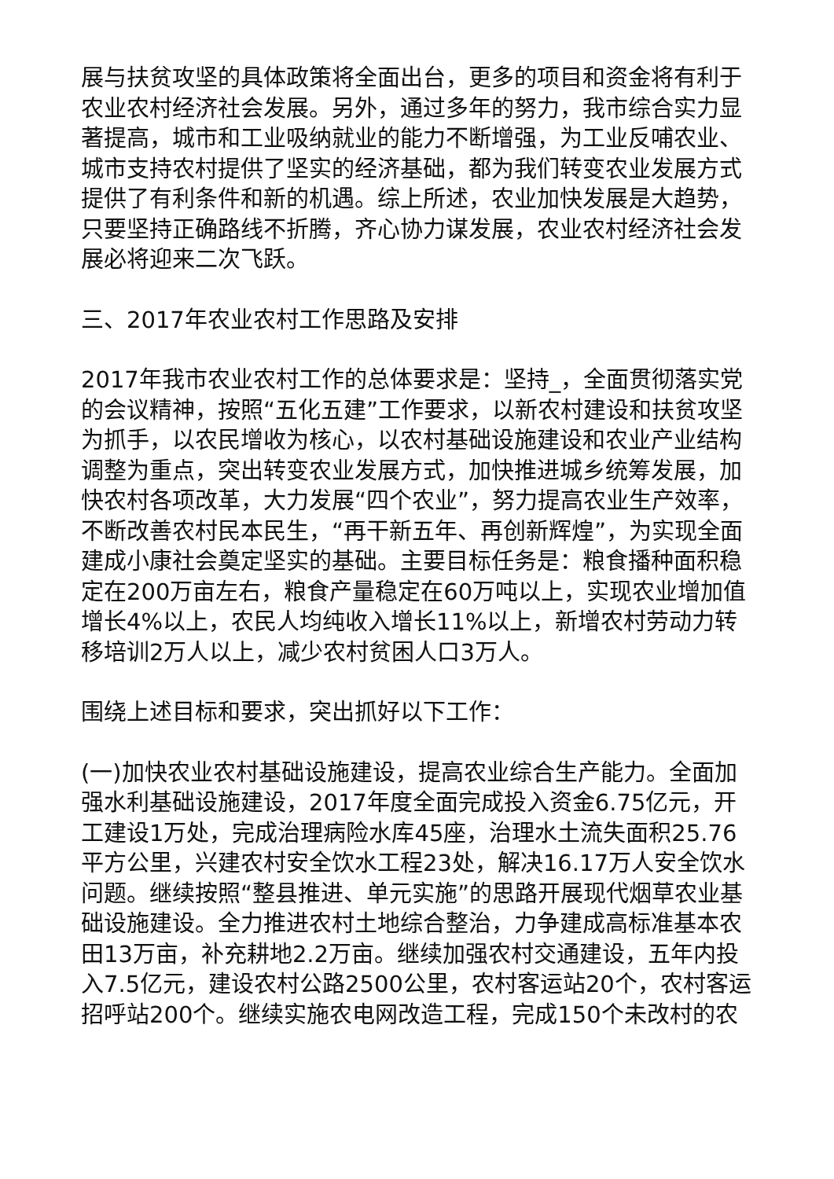展与扶贫攻坚的具体政策将全面出台，更多的项目和资金将有利于农业农村经济社会发展。另外，通过多年的努力，我市综合实力显著提高，城市和工业吸纳就业的能力不断增强，为工业反哺农业、城市支持农村提供了坚实的经济基础，都为我们转变农业发展方式提供了有利条件和新的机遇。综上所述，农业加快发展是大趋势，只要坚持正确路线不折腾，齐心协力谋发展，农业农村经济社会发展必将迎来二次飞跃。
三、2017年农业农村工作思路及安排
2017年我市农业农村工作的总体要求是：坚持_，全面贯彻落实党的会议精神，按照“五化五建”工作要求，以新农村建设和扶贫攻坚为抓手，以农民增收为核心，以农村基础设施建设和农业产业结构调整为重点，突出转变农业发展方式，加快推进城乡统筹发展，加快农村各项改革，大力发展“四个农业”，努力提高农业生产效率，不断改善农村民本民生，“再干新五年、再创新辉煌”，为实现全面建成小康社会奠定坚实的基础。主要目标任务是：粮食播种面积稳定在200万亩左右，粮食产量稳定在60万吨以上，实现农业增加值增长4%以上，农民人均纯收入增长11%以上，新增农村劳动力转移培训2万人以上，减少农村贫困人口3万人。
围绕上述目标和要求，突出抓好以下工作：
(一)加快农业农村基础设施建设，提高农业综合生产能力。全面加强水利基础设施建设，2017年度全面完成投入资金6.75亿元，开工建设1万处，完成治理病险水库45座，治理水土流失面积25.76平方公里，兴建农村安全饮水工程23处，解决16.17万人安全饮水问题。继续按照“整县推进、单元实施”的思路开展现代烟草农业基础设施建设。全力推进农村土地综合整治，力争建成高标准基本农田13万亩，补充耕地2.2万亩。继续加强农村交通建设，五年内投入7.5亿元，建设农村公路2500公里，农村客运站20个，农村客运招呼站200个。继续实施农电网改造工程，完成150个未改村的农